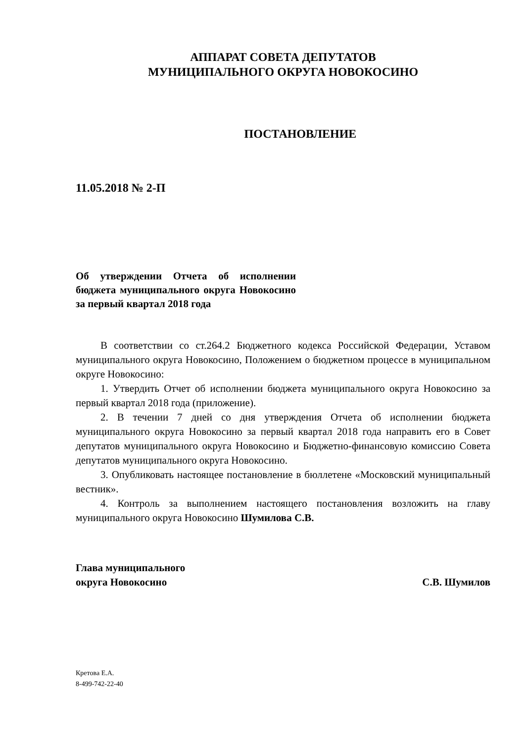АППАРАТ СОВЕТА ДЕПУТАТОВ
МУНИЦИПАЛЬНОГО ОКРУГА НОВОКОСИНО
ПОСТАНОВЛЕНИЕ
11.05.2018 № 2-П
Об утверждении Отчета об исполнении бюджета муниципального округа Новокосино за первый квартал 2018 года
В соответствии со ст.264.2 Бюджетного кодекса Российской Федерации, Уставом муниципального округа Новокосино, Положением о бюджетном процессе в муниципальном округе Новокосино:
1. Утвердить Отчет об исполнении бюджета муниципального округа Новокосино за первый квартал 2018 года (приложение).
2. В течении 7 дней со дня утверждения Отчета об исполнении бюджета муниципального округа Новокосино за первый квартал 2018 года направить его в Совет депутатов муниципального округа Новокосино и Бюджетно-финансовую комиссию Совета депутатов муниципального округа Новокосино.
3. Опубликовать настоящее постановление в бюллетене «Московский муниципальный вестник».
4. Контроль за выполнением настоящего постановления возложить на главу муниципального округа Новокосино Шумилова С.В.
Глава муниципального
округа Новокосино
С.В. Шумилов
Кретова Е.А.
8-499-742-22-40